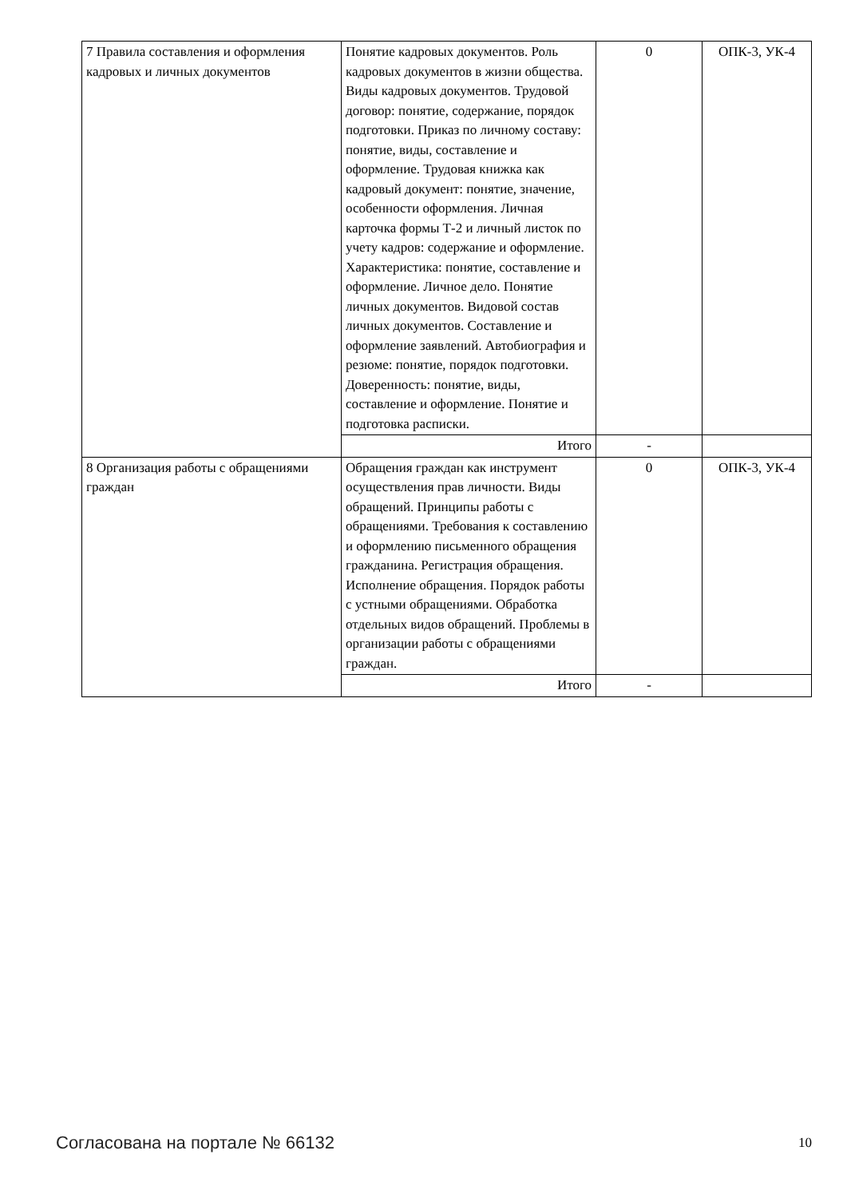| 7 Правила составления и оформления кадровых и личных документов | Понятие кадровых документов. Роль кадровых документов в жизни общества. Виды кадровых документов. Трудовой договор: понятие, содержание, порядок подготовки. Приказ по личному составу: понятие, виды, составление и оформление. Трудовая книжка как кадровый документ: понятие, значение, особенности оформления. Личная карточка формы Т-2 и личный листок по учету кадров: содержание и оформление. Характеристика: понятие, составление и оформление. Личное дело. Понятие личных документов. Видовой состав личных документов. Составление и оформление заявлений. Автобиография и резюме: понятие, порядок подготовки. Доверенность: понятие, виды, составление и оформление. Понятие и подготовка расписки. | 0 | ОПК-3, УК-4 |
| | Итого | - | |
| 8 Организация работы с обращениями граждан | Обращения граждан как инструмент осуществления прав личности. Виды обращений. Принципы работы с обращениями. Требования к составлению и оформлению письменного обращения гражданина. Регистрация обращения. Исполнение обращения. Порядок работы с устными обращениями. Обработка отдельных видов обращений. Проблемы в организации работы с обращениями граждан. | 0 | ОПК-3, УК-4 |
| | Итого | - | |
Согласована на портале № 66132 10